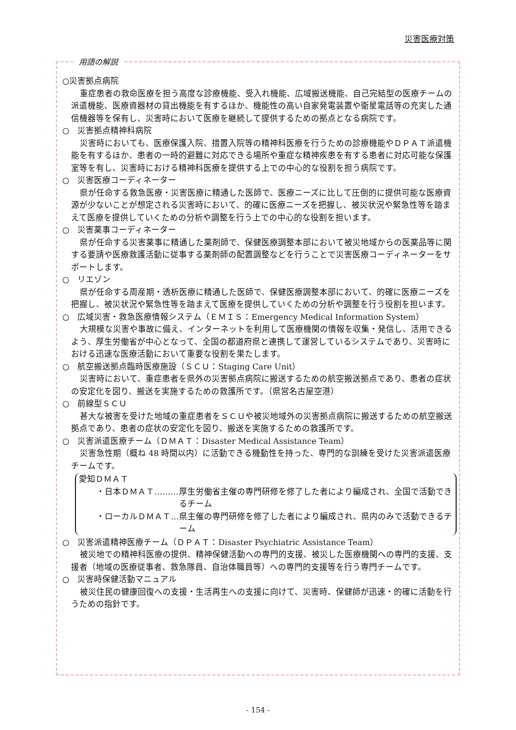災害医療対策
用語の解説
○災害拠点病院
重症患者の救命医療を担う高度な診療機能、受入れ機能、広域搬送機能、自己完結型の医療チームの派遣機能、医療資器材の貸出機能を有するほか、機能性の高い自家発電装置や衛星電話等の充実した通信機器等を保有し、災害時において医療を継続して提供するための拠点となる病院です。
○　災害拠点精神科病院
災害時においても、医療保護入院、措置入院等の精神科医療を行うための診療機能やＤＰＡＴ派遣機能を有するほか、患者の一時的避難に対応できる場所や重症な精神疾患を有する患者に対応可能な保護室等を有し、災害時における精神科医療を提供する上での中心的な役割を担う病院です。
○　災害医療コーディネーター
県が任命する救急医療・災害医療に精通した医師で、医療ニーズに比して圧倒的に提供可能な医療資源が少ないことが想定される災害時において、的確に医療ニーズを把握し、被災状況や緊急性等を踏まえて医療を提供していくための分析や調整を行う上での中心的な役割を担います。
○　災害薬事コーディネーター
県が任命する災害薬事に精通した薬剤師で、保健医療調整本部において被災地域からの医薬品等に関する要請や医療救護活動に従事する薬剤師の配置調整などを行うことで災害医療コーディネーターをサポートします。
○　リエゾン
県が任命する周産期・透析医療に精通した医師で、保健医療調整本部において、的確に医療ニーズを把握し、被災状況や緊急性等を踏まえて医療を提供していくための分析や調整を行う役割を担います。
○　広域災害・救急医療情報システム（ＥＭＩＳ：Emergency Medical Information System）
大規模な災害や事故に備え、インターネットを利用して医療機関の情報を収集・発信し、活用できるよう、厚生労働省が中心となって、全国の都道府県と連携して運営しているシステムであり、災害時における迅速な医療活動において重要な役割を果たします。
○　航空搬送拠点臨時医療施設（ＳＣＵ：Staging Care Unit）
災害時において、重症患者を県外の災害拠点病院に搬送するための航空搬送拠点であり、患者の症状の安定化を図り、搬送を実施するための救護所です。（県営名古屋空港）
○　前線型ＳＣＵ
甚大な被害を受けた地域の重症患者をＳＣＵや被災地域外の災害拠点病院に搬送するための航空搬送拠点であり、患者の症状の安定化を図り、搬送を実施するための救護所です。
○　災害派遣医療チーム（ＤＭＡＴ：Disaster Medical Assistance Team）
災害急性期（概ね 48 時間以内）に活動できる機動性を持った、専門的な訓練を受けた災害派遣医療チームです。
愛知ＤＭＡＴ
・日本ＤＭＡＴ……… 厚生労働省主催の専門研修を修了した者により編成され、全国で活動できるチーム
・ローカルＤＭＡＴ… 県主催の専門研修を修了した者により編成され、県内のみで活動できるチーム
○　災害派遣精神医療チーム（ＤＰＡＴ：Disaster Psychiatric Assistance Team）
被災地での精神科医療の提供、精神保健活動への専門的支援、被災した医療機関への専門的支援、支援者（地域の医療従事者、救急隊員、自治体職員等）への専門的支援等を行う専門チームです。
○　災害時保健活動マニュアル
被災住民の健康回復への支援・生活再生への支援に向けて、災害時、保健師が迅速・的確に活動を行うための指針です。
- 154 -